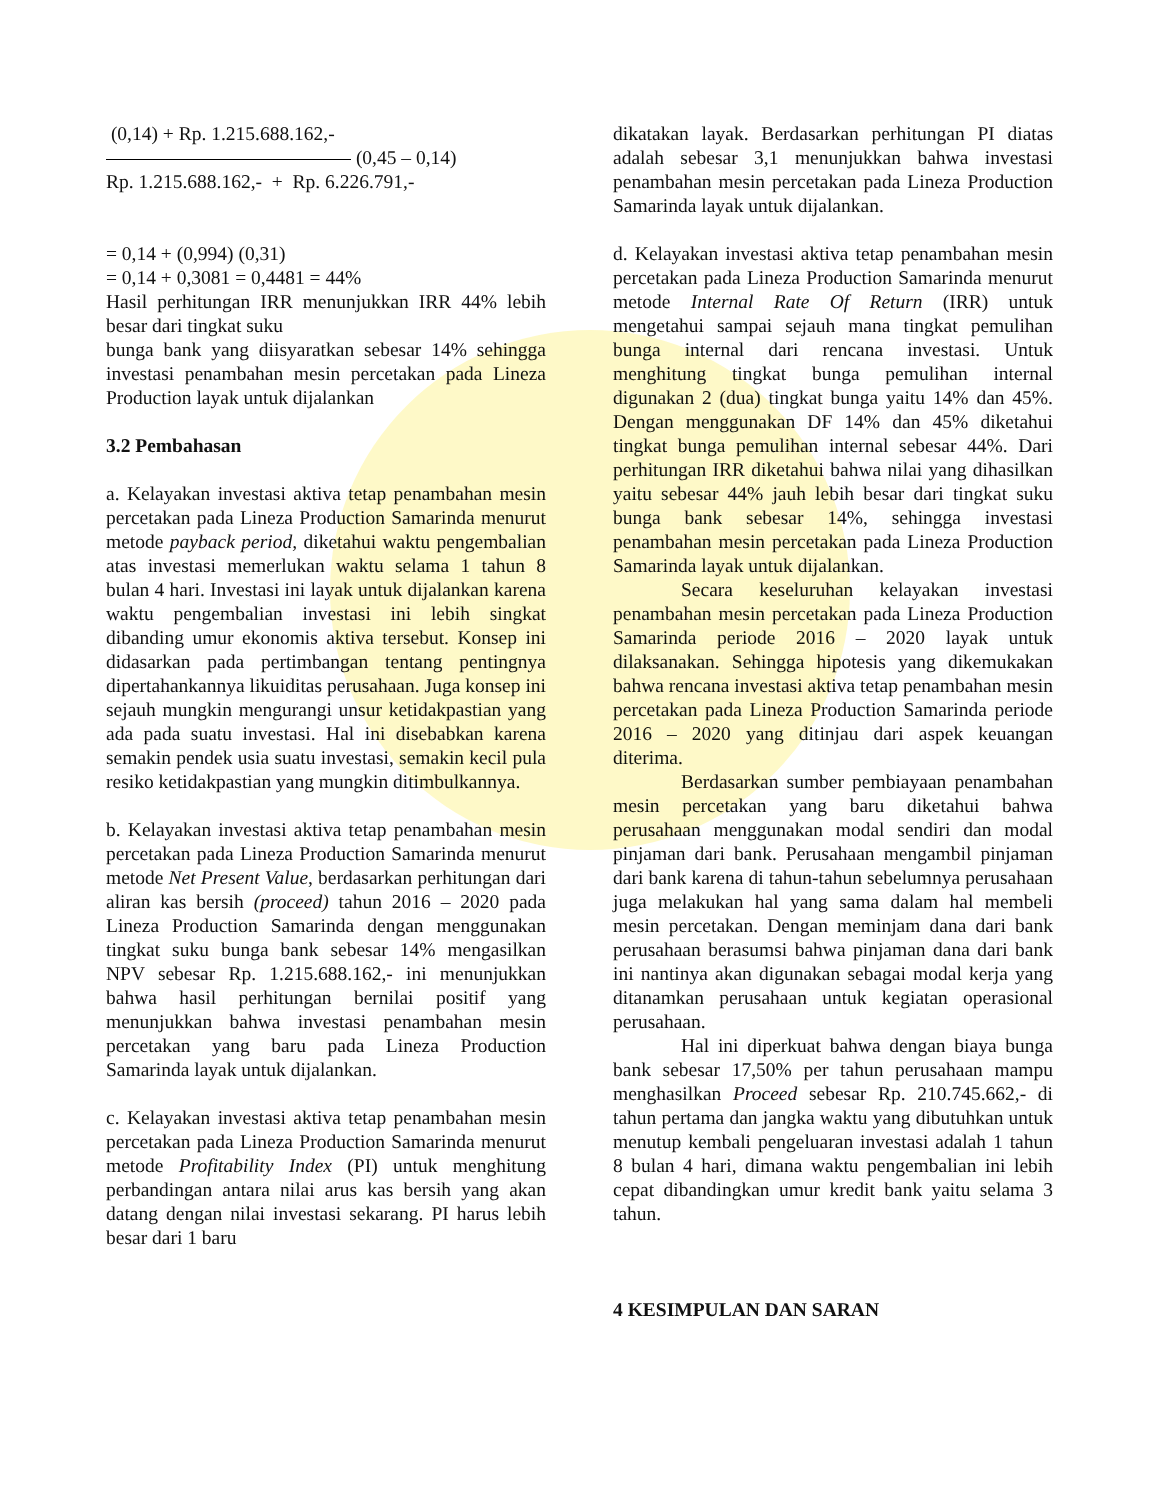(0,14) + Rp. 1.215.688.162,-
(0,45 – 0,14)
Rp. 1.215.688.162,- + Rp. 6.226.791,-
= 0,14 + (0,994) (0,31)
= 0,14 + 0,3081 = 0,4481 = 44%
Hasil perhitungan IRR menunjukkan IRR 44% lebih besar dari tingkat suku
bunga bank yang diisyaratkan sebesar 14% sehingga investasi penambahan mesin percetakan pada Lineza Production layak untuk dijalankan
3.2 Pembahasan
a. Kelayakan investasi aktiva tetap penambahan mesin percetakan pada Lineza Production Samarinda menurut metode payback period, diketahui waktu pengembalian atas investasi memerlukan waktu selama 1 tahun 8 bulan 4 hari. Investasi ini layak untuk dijalankan karena waktu pengembalian investasi ini lebih singkat dibanding umur ekonomis aktiva tersebut. Konsep ini didasarkan pada pertimbangan tentang pentingnya dipertahankannya likuiditas perusahaan. Juga konsep ini sejauh mungkin mengurangi unsur ketidakpastian yang ada pada suatu investasi. Hal ini disebabkan karena semakin pendek usia suatu investasi, semakin kecil pula resiko ketidakpastian yang mungkin ditimbulkannya.
b. Kelayakan investasi aktiva tetap penambahan mesin percetakan pada Lineza Production Samarinda menurut metode Net Present Value, berdasarkan perhitungan dari aliran kas bersih (proceed) tahun 2016 – 2020 pada Lineza Production Samarinda dengan menggunakan tingkat suku bunga bank sebesar 14% mengasilkan NPV sebesar Rp. 1.215.688.162,- ini menunjukkan bahwa hasil perhitungan bernilai positif yang menunjukkan bahwa investasi penambahan mesin percetakan yang baru pada Lineza Production Samarinda layak untuk dijalankan.
c. Kelayakan investasi aktiva tetap penambahan mesin percetakan pada Lineza Production Samarinda menurut metode Profitability Index (PI) untuk menghitung perbandingan antara nilai arus kas bersih yang akan datang dengan nilai investasi sekarang. PI harus lebih besar dari 1 baru
dikatakan layak. Berdasarkan perhitungan PI diatas adalah sebesar 3,1 menunjukkan bahwa investasi penambahan mesin percetakan pada Lineza Production Samarinda layak untuk dijalankan.
d. Kelayakan investasi aktiva tetap penambahan mesin percetakan pada Lineza Production Samarinda menurut metode Internal Rate Of Return (IRR) untuk mengetahui sampai sejauh mana tingkat pemulihan bunga internal dari rencana investasi. Untuk menghitung tingkat bunga pemulihan internal digunakan 2 (dua) tingkat bunga yaitu 14% dan 45%. Dengan menggunakan DF 14% dan 45% diketahui tingkat bunga pemulihan internal sebesar 44%. Dari perhitungan IRR diketahui bahwa nilai yang dihasilkan yaitu sebesar 44% jauh lebih besar dari tingkat suku bunga bank sebesar 14%, sehingga investasi penambahan mesin percetakan pada Lineza Production Samarinda layak untuk dijalankan.
Secara keseluruhan kelayakan investasi penambahan mesin percetakan pada Lineza Production Samarinda periode 2016 – 2020 layak untuk dilaksanakan. Sehingga hipotesis yang dikemukakan bahwa rencana investasi aktiva tetap penambahan mesin percetakan pada Lineza Production Samarinda periode 2016 – 2020 yang ditinjau dari aspek keuangan diterima.
Berdasarkan sumber pembiayaan penambahan mesin percetakan yang baru diketahui bahwa perusahaan menggunakan modal sendiri dan modal pinjaman dari bank. Perusahaan mengambil pinjaman dari bank karena di tahun-tahun sebelumnya perusahaan juga melakukan hal yang sama dalam hal membeli mesin percetakan. Dengan meminjam dana dari bank perusahaan berasumsi bahwa pinjaman dana dari bank ini nantinya akan digunakan sebagai modal kerja yang ditanamkan perusahaan untuk kegiatan operasional perusahaan.
Hal ini diperkuat bahwa dengan biaya bunga bank sebesar 17,50% per tahun perusahaan mampu menghasilkan Proceed sebesar Rp. 210.745.662,- di tahun pertama dan jangka waktu yang dibutuhkan untuk menutup kembali pengeluaran investasi adalah 1 tahun 8 bulan 4 hari, dimana waktu pengembalian ini lebih cepat dibandingkan umur kredit bank yaitu selama 3 tahun.
4 KESIMPULAN DAN SARAN